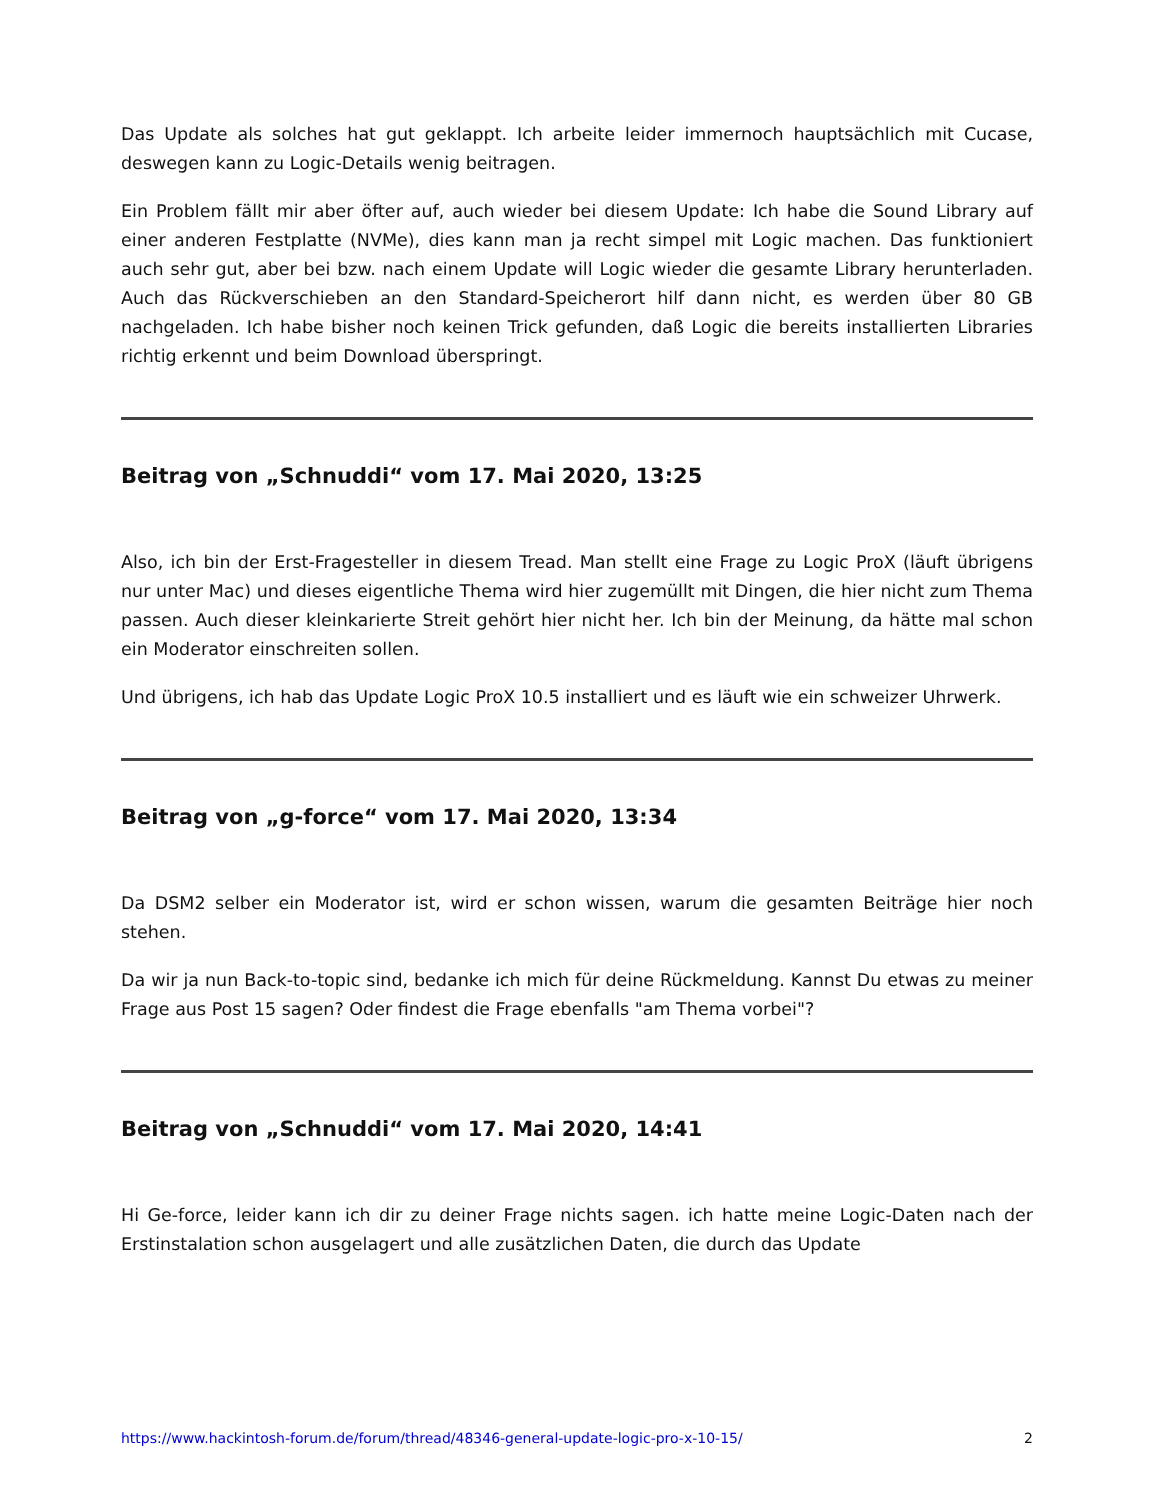Das Update als solches hat gut geklappt. Ich arbeite leider immernoch hauptsächlich mit Cucase, deswegen kann zu Logic-Details wenig beitragen.
Ein Problem fällt mir aber öfter auf, auch wieder bei diesem Update: Ich habe die Sound Library auf einer anderen Festplatte (NVMe), dies kann man ja recht simpel mit Logic machen. Das funktioniert auch sehr gut, aber bei bzw. nach einem Update will Logic wieder die gesamte Library herunterladen. Auch das Rückverschieben an den Standard-Speicherort hilf dann nicht, es werden über 80 GB nachgeladen. Ich habe bisher noch keinen Trick gefunden, daß Logic die bereits installierten Libraries richtig erkennt und beim Download überspringt.
Beitrag von „Schnuddi“ vom 17. Mai 2020, 13:25
Also, ich bin der Erst-Fragesteller in diesem Tread. Man stellt eine Frage zu Logic ProX (läuft übrigens nur unter Mac) und dieses eigentliche Thema wird hier zugemüllt mit Dingen, die hier nicht zum Thema passen. Auch dieser kleinkarierte Streit gehört hier nicht her. Ich bin der Meinung, da hätte mal schon ein Moderator einschreiten sollen.
Und übrigens, ich hab das Update Logic ProX 10.5 installiert und es läuft wie ein schweizer Uhrwerk.
Beitrag von „g-force“ vom 17. Mai 2020, 13:34
Da DSM2 selber ein Moderator ist, wird er schon wissen, warum die gesamten Beiträge hier noch stehen.
Da wir ja nun Back-to-topic sind, bedanke ich mich für deine Rückmeldung. Kannst Du etwas zu meiner Frage aus Post 15 sagen? Oder findest die Frage ebenfalls "am Thema vorbei"?
Beitrag von „Schnuddi“ vom 17. Mai 2020, 14:41
Hi Ge-force, leider kann ich dir zu deiner Frage nichts sagen. ich hatte meine Logic-Daten nach der Erstinstalation schon ausgelagert und alle zusätzlichen Daten, die durch das Update
https://www.hackintosh-forum.de/forum/thread/48346-general-update-logic-pro-x-10-15/ 2